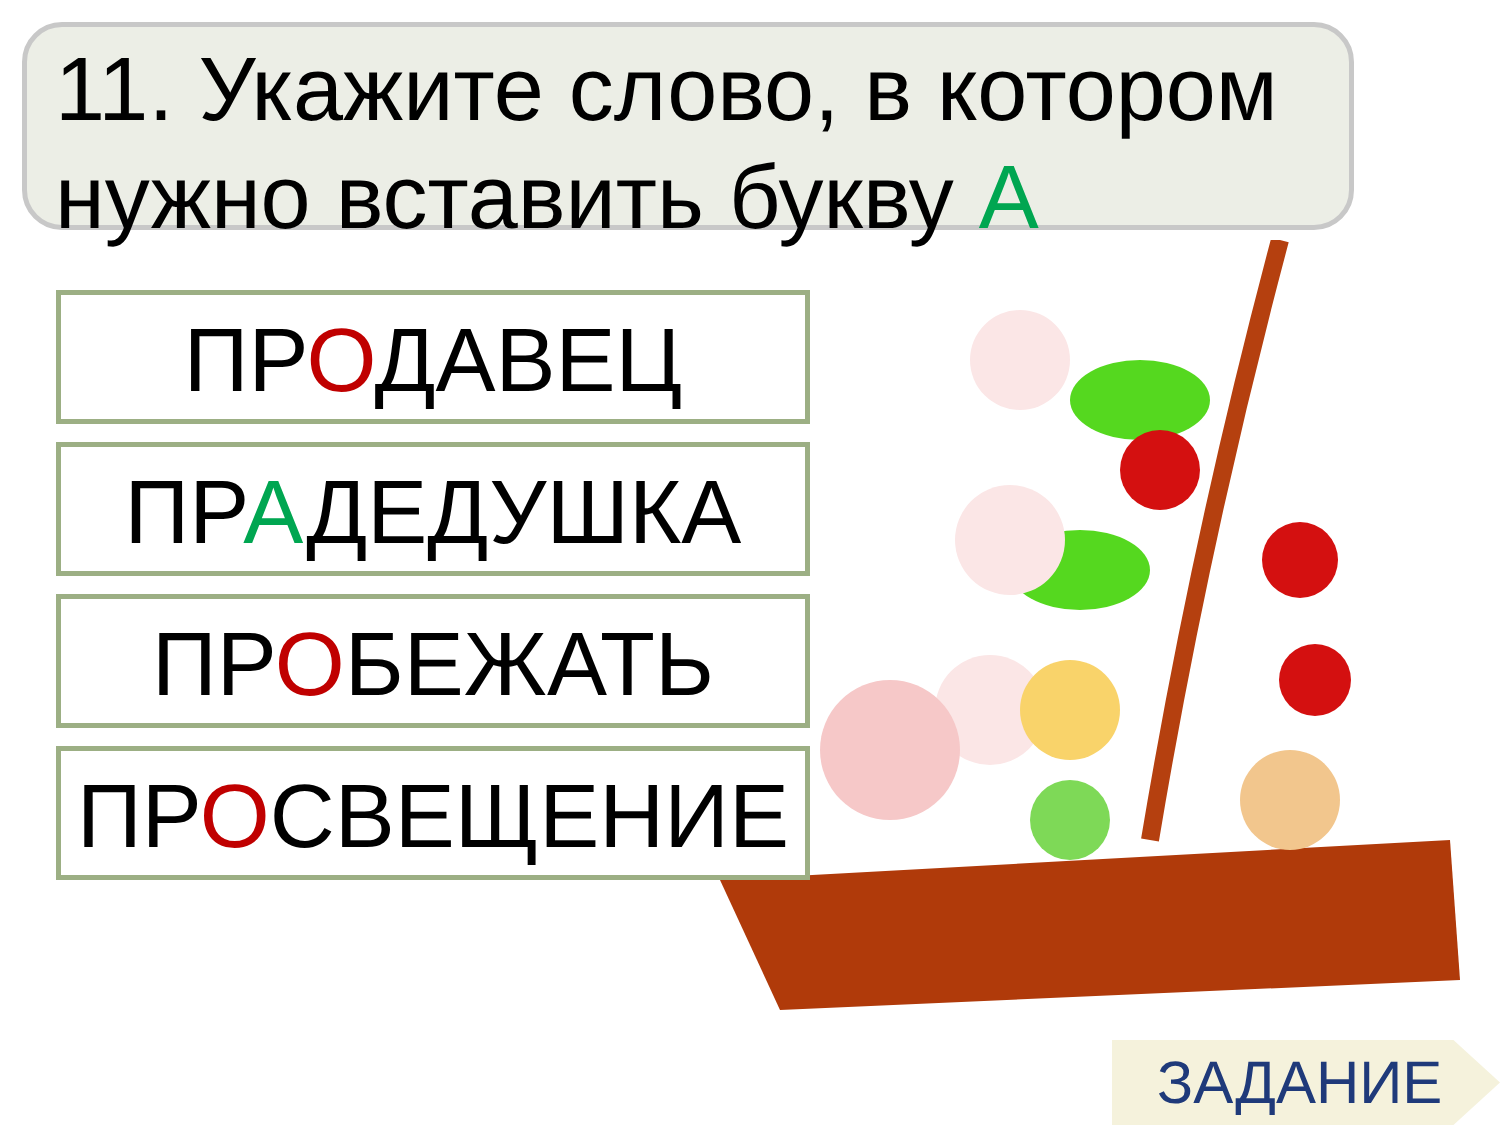11. Укажите слово, в котором нужно вставить букву А
ПРОДАВЕЦ
ПРАДЕДУШКА
ПРОБЕЖАТЬ
ПРОСВЕЩЕНИЕ
ЗАДАНИЕ